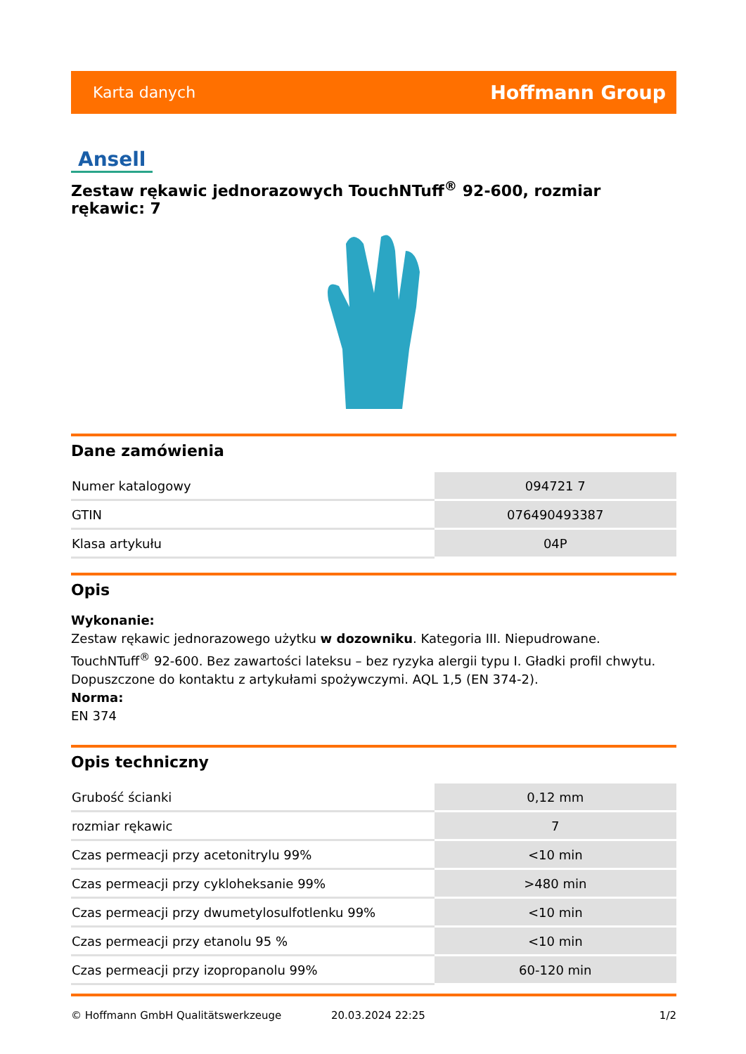Karta danych Hoffmann Group
Ansell
Zestaw rękawic jednorazowych TouchNTuff<sup>®</sup> 92-600, rozmiar rękawic: 7
Dane zamówienia
| Numer katalogowy | 094721 7 |
| GTIN | 076490493387 |
| Klasa artykułu | 04P |
Opis
Wykonanie:
Zestaw rękawic jednorazowego użytku w dozowniku. Kategoria III. Niepudrowane. TouchNTuff<sup>®</sup> 92-600. Bez zawartości lateksu – bez ryzyka alergii typu I. Gładki profil chwytu. Dopuszczone do kontaktu z artykułami spożywczymi. AQL 1,5 (EN 374-2).
Norma:
EN 374
Opis techniczny
| Grubość ścianki | 0,12 mm |
| rozmiar rękawic | 7 |
| Czas permeacji przy acetonitrylu 99% | <10 min |
| Czas permeacji przy cykloheksanie 99% | >480 min |
| Czas permeacji przy dwumetylosulfotlenku 99% | <10 min |
| Czas permeacji przy etanolu 95 % | <10 min |
| Czas permeacji przy izopropanolu 99% | 60-120 min |
© Hoffmann GmbH Qualitätswerkzeuge 20.03.2024 22:25 1/2